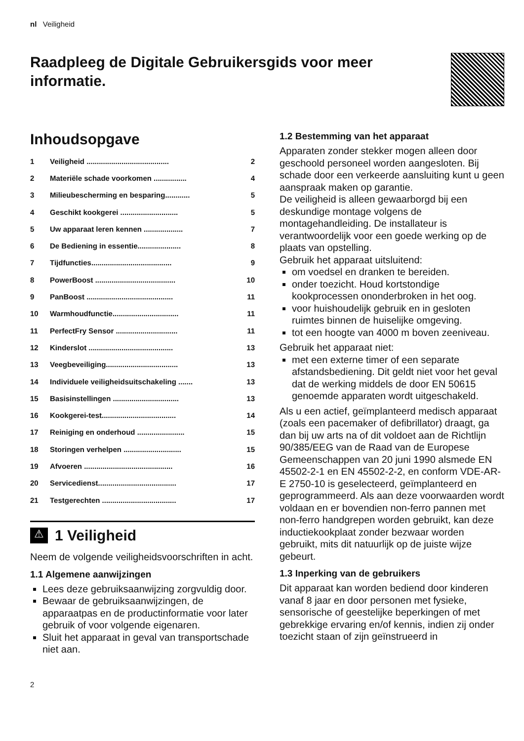nl Veiligheid
Raadpleeg de Digitale Gebruikersgids voor meer informatie.
Inhoudsopgave
1 Veiligheid ........................................ 2
2 Materiële schade voorkomen ................ 4
3 Milieubescherming en besparing............ 5
4 Geschikt kookgerei ............................ 5
5 Uw apparaat leren kennen ................... 7
6 De Bediening in essentie..................... 8
7 Tijdfuncties....................................... 9
8 PowerBoost ....................................... 10
9 PanBoost .......................................... 11
10 Warmhoudfunctie................................ 11
11 PerfectFry Sensor .............................. 11
12 Kinderslot ......................................... 13
13 Veegbeveiliging................................... 13
14 Individuele veiligheidsuitschakeling ....... 13
15 Basisinstellingen ................................ 13
16 Kookgerei-test.................................... 14
17 Reiniging en onderhoud ....................... 15
18 Storingen verhelpen ............................ 15
19 Afvoeren ........................................... 16
20 Servicedienst...................................... 17
21 Testgerechten .................................... 17
⚠
1 Veiligheid
Neem de volgende veiligheidsvoorschriften in acht.
1.1 Algemene aanwijzingen
Lees deze gebruiksaanwijzing zorgvuldig door.
Bewaar de gebruiksaanwijzingen, de apparaatpas en de productinformatie voor later gebruik of voor volgende eigenaren.
Sluit het apparaat in geval van transportschade niet aan.
1.2 Bestemming van het apparaat
Apparaten zonder stekker mogen alleen door geschoold personeel worden aangesloten. Bij schade door een verkeerde aansluiting kunt u geen aanspraak maken op garantie.
De veiligheid is alleen gewaarborgd bij een deskundige montage volgens de montagehandleiding. De installateur is verantwoordelijk voor een goede werking op de plaats van opstelling.
Gebruik het apparaat uitsluitend:
om voedsel en dranken te bereiden.
onder toezicht. Houd kortstondige kookprocessen ononderbroken in het oog.
voor huishoudelijk gebruik en in gesloten ruimtes binnen de huiselijke omgeving.
tot een hoogte van 4000 m boven zeeniveau.
Gebruik het apparaat niet:
met een externe timer of een separate afstandsbediening. Dit geldt niet voor het geval dat de werking middels de door EN 50615 genoemde apparaten wordt uitgeschakeld.
Als u een actief, geïmplanteerd medisch apparaat (zoals een pacemaker of defibrillator) draagt, ga dan bij uw arts na of dit voldoet aan de Richtlijn 90/385/EEG van de Raad van de Europese Gemeenschappen van 20 juni 1990 alsmede EN 45502-2-1 en EN 45502-2-2, en conform VDE-AR-E 2750-10 is geselecteerd, geïmplanteerd en geprogrammeerd. Als aan deze voorwaarden wordt voldaan en er bovendien non-ferro pannen met non-ferro handgrepen worden gebruikt, kan deze inductiekookplaat zonder bezwaar worden gebruikt, mits dit natuurlijk op de juiste wijze gebeurt.
1.3 Inperking van de gebruikers
Dit apparaat kan worden bediend door kinderen vanaf 8 jaar en door personen met fysieke, sensorische of geestelijke beperkingen of met gebrekkige ervaring en/of kennis, indien zij onder toezicht staan of zijn geïnstrueerd in
2